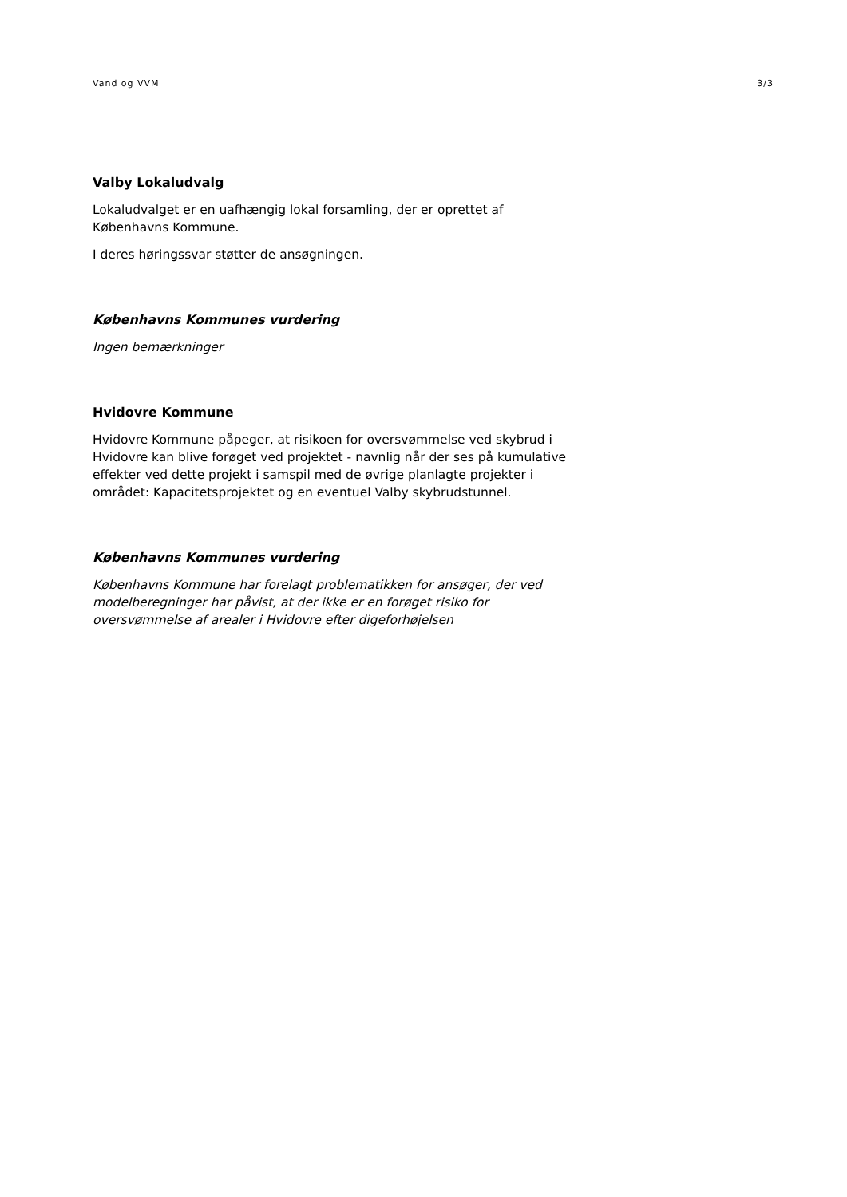Vand og VVM 3/3
Valby Lokaludvalg
Lokaludvalget er en uafhængig lokal forsamling, der er oprettet af Københavns Kommune.
I deres høringssvar støtter de ansøgningen.
Københavns Kommunes vurdering
Ingen bemærkninger
Hvidovre Kommune
Hvidovre Kommune påpeger, at risikoen for oversvømmelse ved skybrud i Hvidovre kan blive forøget ved projektet - navnlig når der ses på kumulative effekter ved dette projekt i samspil med de øvrige planlagte projekter i området: Kapacitetsprojektet og en eventuel Valby skybrudstunnel.
Københavns Kommunes vurdering
Københavns Kommune har forelagt problematikken for ansøger, der ved modelberegninger har påvist, at der ikke er en forøget risiko for oversvømmelse af arealer i Hvidovre efter digeforhøjelsen